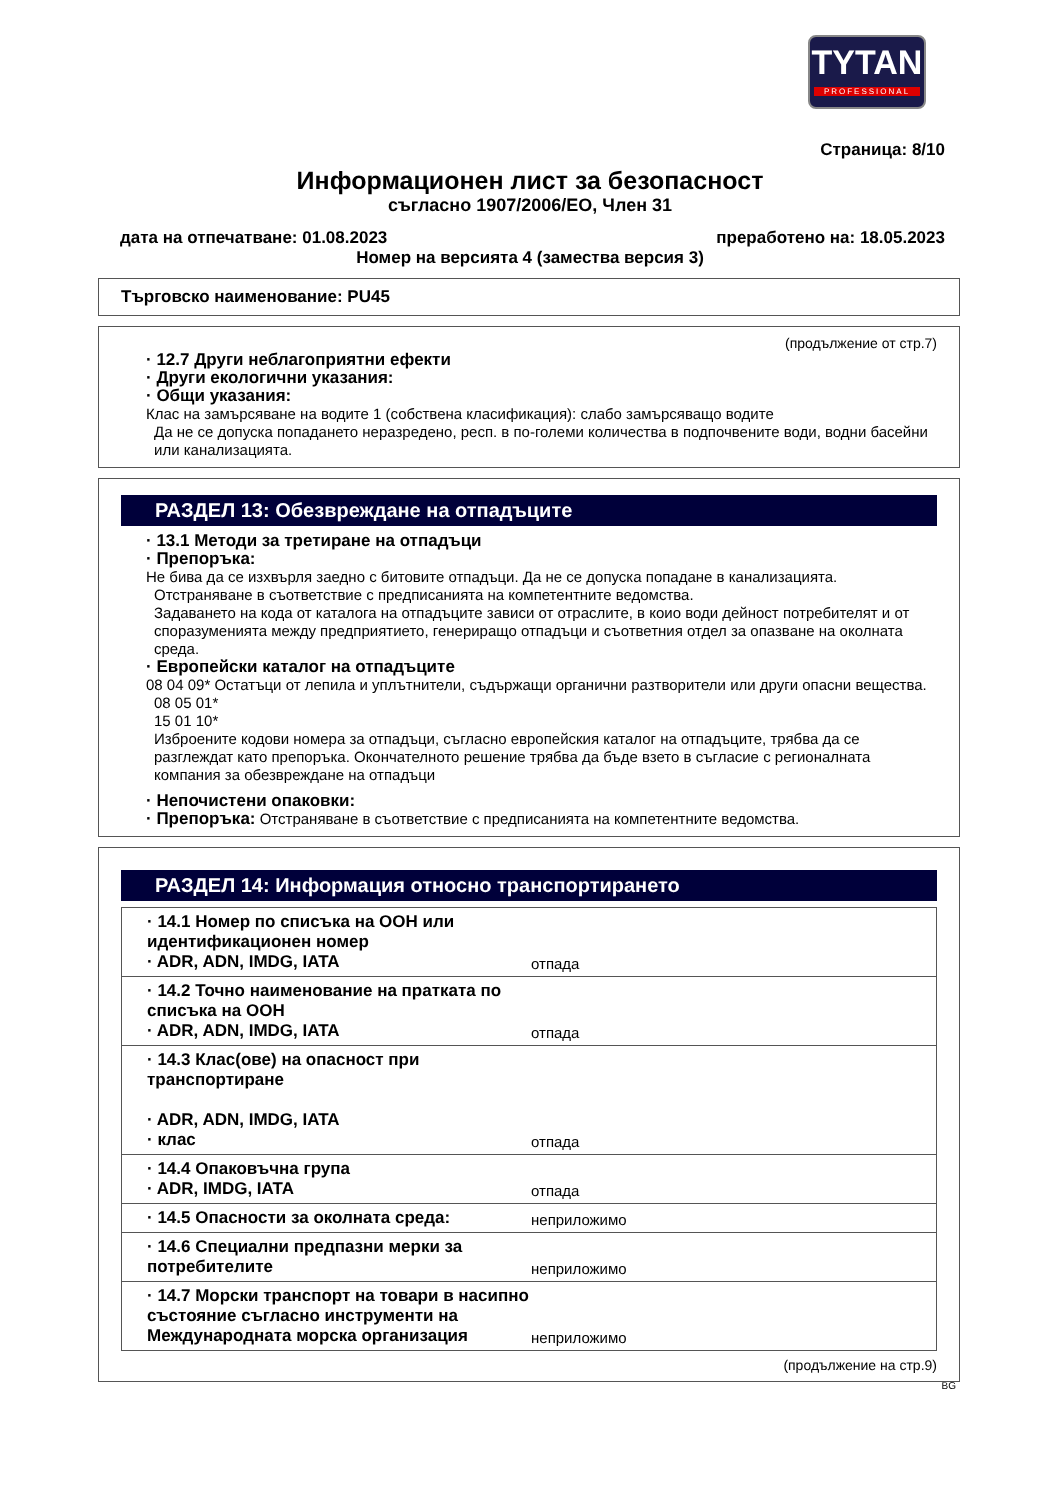TYTAN
PROFESSIONAL
Страница: 8/10
Информационен лист за безопасност
съгласно 1907/2006/EO, Член 31
дата на отпечатване: 01.08.2023 преработено на: 18.05.2023
Номер на версията 4 (замества версия 3)
Търговско наименование: PU45
(продължение от стр.7)
· 12.7 Други неблагоприятни ефекти
· Други екологични указания:
· Общи указания:
Клас на замърсяване на водите 1 (собствена класификация): слабо замърсяващо водите
Да не се допуска попадането неразредено, респ. в по-големи количества в подпочвените води, водни басейни или канализацията.
РАЗДЕЛ 13: Обезвреждане на отпадъците
· 13.1 Методи за третиране на отпадъци
· Препоръка:
Не бива да се изхвърля заедно с битовите отпадъци. Да не се допуска попадане в канализацията.
Отстраняване в съответствие с предписанията на компетентните ведомства.
Задаването на кода от каталога на отпадъците зависи от отраслите, в коио води дейност потребителят и от споразуменията между предприятието, генериращо отпадъци и съответния отдел за опазване на околната среда.
· Европейски каталог на отпадъците
08 04 09* Остатъци от лепила и уплътнители, съдържащи органични разтворители или други опасни вещества.
08 05 01*
15 01 10*
Изброените кодови номера за отпадъци, съгласно европейския каталог на отпадъците, трябва да се разглеждат като препоръка. Окончателното решение трябва да бъде взето в съгласие с регионалната компания за обезвреждане на отпадъци
· Непочистени опаковки:
· Препоръка: Отстраняване в съответствие с предписанията на компетентните ведомства.
РАЗДЕЛ 14: Информация относно транспортирането
| · 14.1 Номер по списъка на ООН или идентификационен номер · ADR, ADN, IMDG, IATA | отпада |
| · 14.2 Точно наименование на пратката по списъка на ООН · ADR, ADN, IMDG, IATA | отпада |
| · 14.3 Клас(ове) на опасност при транспортиране · ADR, ADN, IMDG, IATA · клас | отпада |
| · 14.4 Опаковъчна група · ADR, IMDG, IATA | отпада |
| · 14.5 Опасности за околната среда: | неприложимо |
| · 14.6 Специални предпазни мерки за потребителите | неприложимо |
| · 14.7 Морски транспорт на товари в насипно състояние съгласно инструменти на Международната морска организация | неприложимо |
(продължение на стр.9)
BG